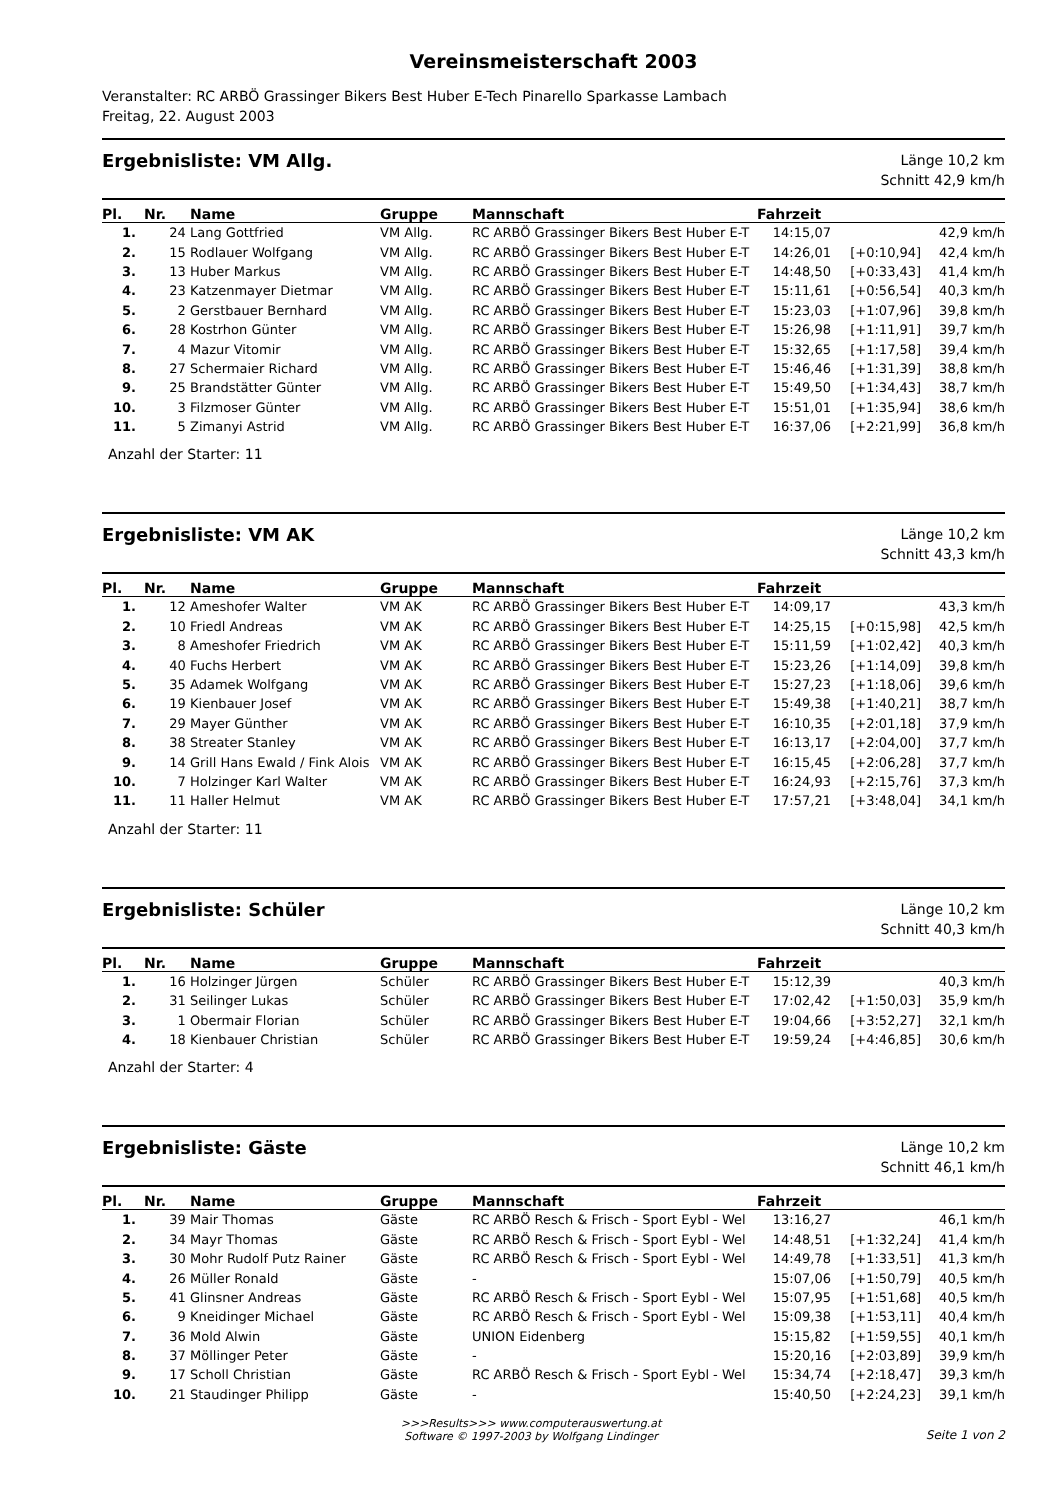Vereinsmeisterschaft 2003
Veranstalter: RC ARBÖ Grassinger Bikers Best Huber E-Tech Pinarello Sparkasse Lambach
Freitag, 22. August 2003
Ergebnisliste: VM Allg.
Länge 10,2 km
Schnitt 42,9 km/h
| Pl. | Nr. | Name | Gruppe | Mannschaft | Fahrzeit | | |
| --- | --- | --- | --- | --- | --- | --- | --- |
| 1. | 24 | Lang Gottfried | VM Allg. | RC ARBÖ Grassinger Bikers Best Huber E-T | 14:15,07 | | 42,9 km/h |
| 2. | 15 | Rodlauer Wolfgang | VM Allg. | RC ARBÖ Grassinger Bikers Best Huber E-T | 14:26,01 | [+0:10,94] | 42,4 km/h |
| 3. | 13 | Huber Markus | VM Allg. | RC ARBÖ Grassinger Bikers Best Huber E-T | 14:48,50 | [+0:33,43] | 41,4 km/h |
| 4. | 23 | Katzenmayer Dietmar | VM Allg. | RC ARBÖ Grassinger Bikers Best Huber E-T | 15:11,61 | [+0:56,54] | 40,3 km/h |
| 5. | 2 | Gerstbauer Bernhard | VM Allg. | RC ARBÖ Grassinger Bikers Best Huber E-T | 15:23,03 | [+1:07,96] | 39,8 km/h |
| 6. | 28 | Kostrhon Günter | VM Allg. | RC ARBÖ Grassinger Bikers Best Huber E-T | 15:26,98 | [+1:11,91] | 39,7 km/h |
| 7. | 4 | Mazur Vitomir | VM Allg. | RC ARBÖ Grassinger Bikers Best Huber E-T | 15:32,65 | [+1:17,58] | 39,4 km/h |
| 8. | 27 | Schermaier Richard | VM Allg. | RC ARBÖ Grassinger Bikers Best Huber E-T | 15:46,46 | [+1:31,39] | 38,8 km/h |
| 9. | 25 | Brandstätter Günter | VM Allg. | RC ARBÖ Grassinger Bikers Best Huber E-T | 15:49,50 | [+1:34,43] | 38,7 km/h |
| 10. | 3 | Filzmoser Günter | VM Allg. | RC ARBÖ Grassinger Bikers Best Huber E-T | 15:51,01 | [+1:35,94] | 38,6 km/h |
| 11. | 5 | Zimanyi Astrid | VM Allg. | RC ARBÖ Grassinger Bikers Best Huber E-T | 16:37,06 | [+2:21,99] | 36,8 km/h |
Anzahl der Starter: 11
Ergebnisliste: VM AK
Länge 10,2 km
Schnitt 43,3 km/h
| Pl. | Nr. | Name | Gruppe | Mannschaft | Fahrzeit | | |
| --- | --- | --- | --- | --- | --- | --- | --- |
| 1. | 12 | Ameshofer Walter | VM AK | RC ARBÖ Grassinger Bikers Best Huber E-T | 14:09,17 | | 43,3 km/h |
| 2. | 10 | Friedl Andreas | VM AK | RC ARBÖ Grassinger Bikers Best Huber E-T | 14:25,15 | [+0:15,98] | 42,5 km/h |
| 3. | 8 | Ameshofer Friedrich | VM AK | RC ARBÖ Grassinger Bikers Best Huber E-T | 15:11,59 | [+1:02,42] | 40,3 km/h |
| 4. | 40 | Fuchs Herbert | VM AK | RC ARBÖ Grassinger Bikers Best Huber E-T | 15:23,26 | [+1:14,09] | 39,8 km/h |
| 5. | 35 | Adamek Wolfgang | VM AK | RC ARBÖ Grassinger Bikers Best Huber E-T | 15:27,23 | [+1:18,06] | 39,6 km/h |
| 6. | 19 | Kienbauer Josef | VM AK | RC ARBÖ Grassinger Bikers Best Huber E-T | 15:49,38 | [+1:40,21] | 38,7 km/h |
| 7. | 29 | Mayer Günther | VM AK | RC ARBÖ Grassinger Bikers Best Huber E-T | 16:10,35 | [+2:01,18] | 37,9 km/h |
| 8. | 38 | Streater Stanley | VM AK | RC ARBÖ Grassinger Bikers Best Huber E-T | 16:13,17 | [+2:04,00] | 37,7 km/h |
| 9. | 14 | Grill Hans Ewald / Fink Alois | VM AK | RC ARBÖ Grassinger Bikers Best Huber E-T | 16:15,45 | [+2:06,28] | 37,7 km/h |
| 10. | 7 | Holzinger Karl Walter | VM AK | RC ARBÖ Grassinger Bikers Best Huber E-T | 16:24,93 | [+2:15,76] | 37,3 km/h |
| 11. | 11 | Haller Helmut | VM AK | RC ARBÖ Grassinger Bikers Best Huber E-T | 17:57,21 | [+3:48,04] | 34,1 km/h |
Anzahl der Starter: 11
Ergebnisliste: Schüler
Länge 10,2 km
Schnitt 40,3 km/h
| Pl. | Nr. | Name | Gruppe | Mannschaft | Fahrzeit | | |
| --- | --- | --- | --- | --- | --- | --- | --- |
| 1. | 16 | Holzinger Jürgen | Schüler | RC ARBÖ Grassinger Bikers Best Huber E-T | 15:12,39 | | 40,3 km/h |
| 2. | 31 | Seilinger Lukas | Schüler | RC ARBÖ Grassinger Bikers Best Huber E-T | 17:02,42 | [+1:50,03] | 35,9 km/h |
| 3. | 1 | Obermair Florian | Schüler | RC ARBÖ Grassinger Bikers Best Huber E-T | 19:04,66 | [+3:52,27] | 32,1 km/h |
| 4. | 18 | Kienbauer Christian | Schüler | RC ARBÖ Grassinger Bikers Best Huber E-T | 19:59,24 | [+4:46,85] | 30,6 km/h |
Anzahl der Starter: 4
Ergebnisliste: Gäste
Länge 10,2 km
Schnitt 46,1 km/h
| Pl. | Nr. | Name | Gruppe | Mannschaft | Fahrzeit | | |
| --- | --- | --- | --- | --- | --- | --- | --- |
| 1. | 39 | Mair Thomas | Gäste | RC ARBÖ Resch & Frisch - Sport Eybl - Wel | 13:16,27 | | 46,1 km/h |
| 2. | 34 | Mayr Thomas | Gäste | RC ARBÖ Resch & Frisch - Sport Eybl - Wel | 14:48,51 | [+1:32,24] | 41,4 km/h |
| 3. | 30 | Mohr Rudolf Putz Rainer | Gäste | RC ARBÖ Resch & Frisch - Sport Eybl - Wel | 14:49,78 | [+1:33,51] | 41,3 km/h |
| 4. | 26 | Müller Ronald | Gäste | - | 15:07,06 | [+1:50,79] | 40,5 km/h |
| 5. | 41 | Glinsner Andreas | Gäste | RC ARBÖ Resch & Frisch - Sport Eybl - Wel | 15:07,95 | [+1:51,68] | 40,5 km/h |
| 6. | 9 | Kneidinger Michael | Gäste | RC ARBÖ Resch & Frisch - Sport Eybl - Wel | 15:09,38 | [+1:53,11] | 40,4 km/h |
| 7. | 36 | Mold Alwin | Gäste | UNION Eidenberg | 15:15,82 | [+1:59,55] | 40,1 km/h |
| 8. | 37 | Möllinger Peter | Gäste | - | 15:20,16 | [+2:03,89] | 39,9 km/h |
| 9. | 17 | Scholl Christian | Gäste | RC ARBÖ Resch & Frisch - Sport Eybl - Wel | 15:34,74 | [+2:18,47] | 39,3 km/h |
| 10. | 21 | Staudinger Philipp | Gäste | - | 15:40,50 | [+2:24,23] | 39,1 km/h |
>>>Results>>> www.computerauswertung.at
Software © 1997-2003 by Wolfgang Lindinger
Seite 1 von 2